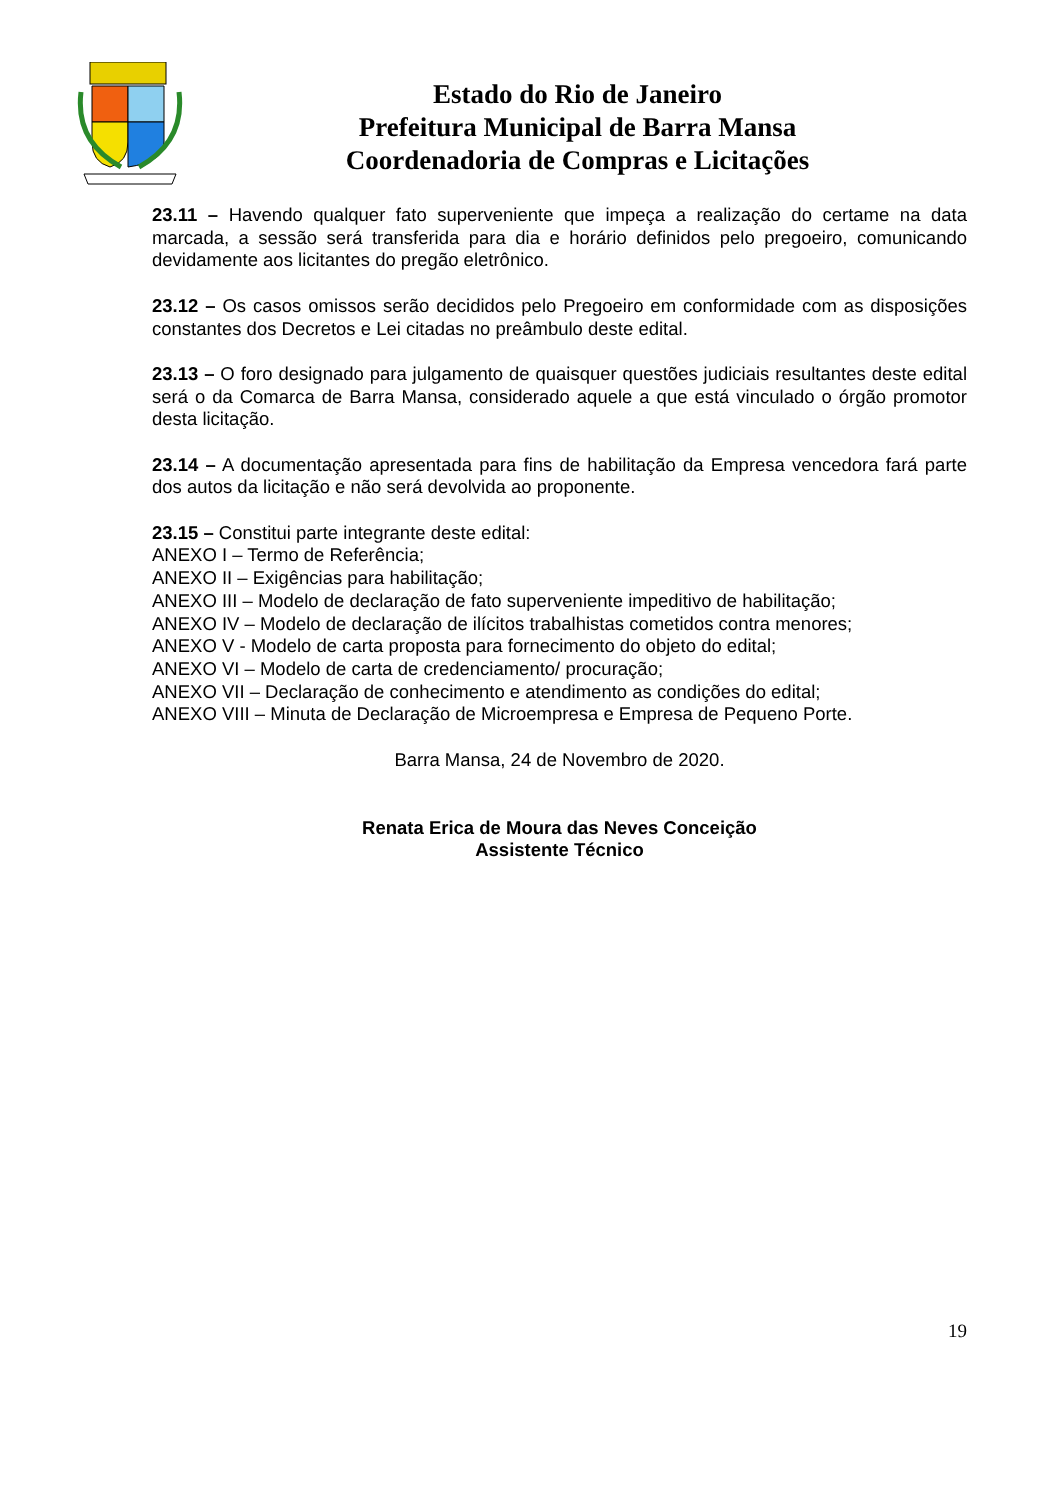Estado do Rio de Janeiro
Prefeitura Municipal de Barra Mansa
Coordenadoria de Compras e Licitações
23.11 – Havendo qualquer fato superveniente que impeça a realização do certame na data marcada, a sessão será transferida para dia e horário definidos pelo pregoeiro, comunicando devidamente aos licitantes do pregão eletrônico.
23.12 – Os casos omissos serão decididos pelo Pregoeiro em conformidade com as disposições constantes dos Decretos e Lei citadas no preâmbulo deste edital.
23.13 – O foro designado para julgamento de quaisquer questões judiciais resultantes deste edital será o da Comarca de Barra Mansa, considerado aquele a que está vinculado o órgão promotor desta licitação.
23.14 – A documentação apresentada para fins de habilitação da Empresa vencedora fará parte dos autos da licitação e não será devolvida ao proponente.
23.15 – Constitui parte integrante deste edital:
ANEXO I – Termo de Referência;
ANEXO II – Exigências para habilitação;
ANEXO III – Modelo de declaração de fato superveniente impeditivo de habilitação;
ANEXO IV – Modelo de declaração de ilícitos trabalhistas cometidos contra menores;
ANEXO V - Modelo de carta proposta para fornecimento do objeto do edital;
ANEXO VI – Modelo de carta de credenciamento/ procuração;
ANEXO VII – Declaração de conhecimento e atendimento as condições do edital;
ANEXO VIII – Minuta de Declaração de Microempresa e Empresa de Pequeno Porte.
Barra Mansa, 24 de Novembro de 2020.
Renata Erica de Moura das Neves Conceição
Assistente Técnico
19